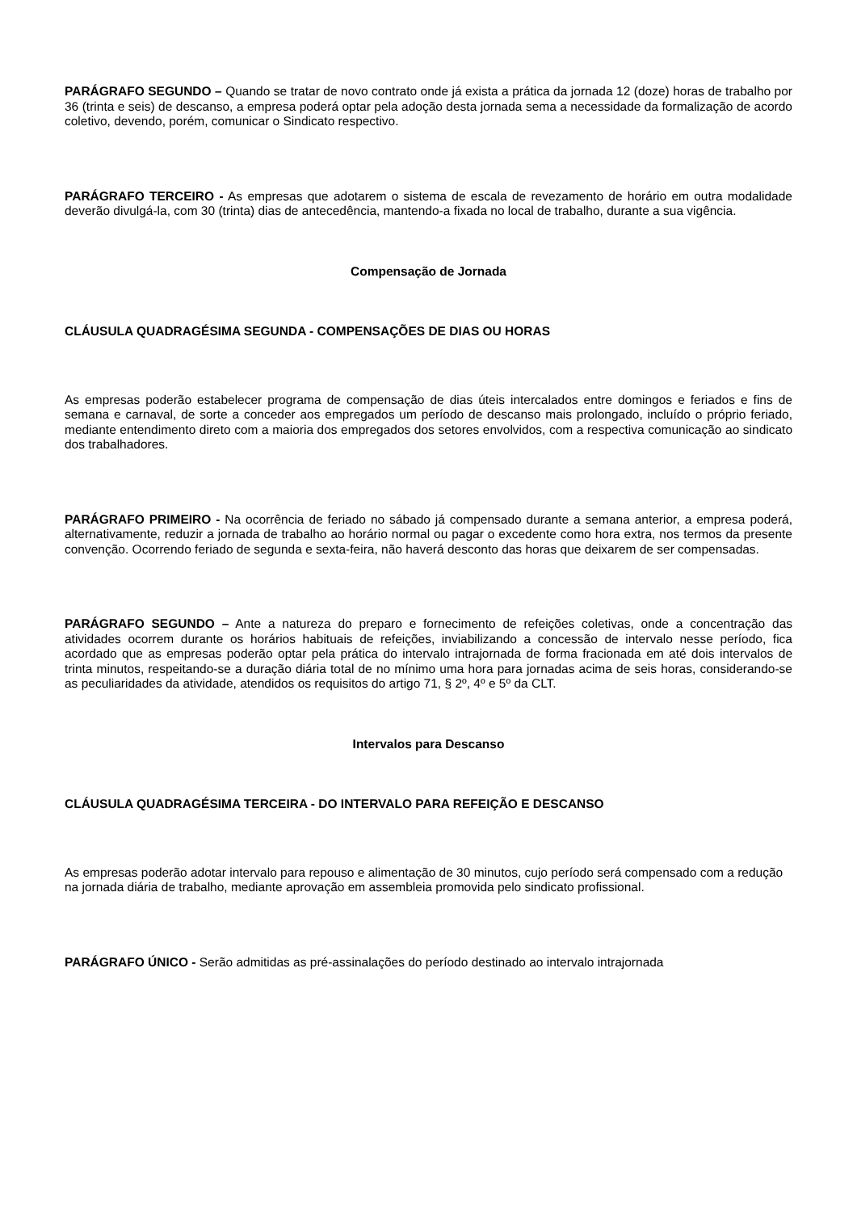PARÁGRAFO SEGUNDO – Quando se tratar de novo contrato onde já exista a prática da jornada 12 (doze) horas de trabalho por 36 (trinta e seis) de descanso, a empresa poderá optar pela adoção desta jornada sema a necessidade da formalização de acordo coletivo, devendo, porém, comunicar o Sindicato respectivo.
PARÁGRAFO TERCEIRO - As empresas que adotarem o sistema de escala de revezamento de horário em outra modalidade deverão divulgá-la, com 30 (trinta) dias de antecedência, mantendo-a fixada no local de trabalho, durante a sua vigência.
Compensação de Jornada
CLÁUSULA QUADRAGÉSIMA SEGUNDA - COMPENSAÇÕES DE DIAS OU HORAS
As empresas poderão estabelecer programa de compensação de dias úteis intercalados entre domingos e feriados e fins de semana e carnaval, de sorte a conceder aos empregados um período de descanso mais prolongado, incluído o próprio feriado, mediante entendimento direto com a maioria dos empregados dos setores envolvidos, com a respectiva comunicação ao sindicato dos trabalhadores.
PARÁGRAFO PRIMEIRO - Na ocorrência de feriado no sábado já compensado durante a semana anterior, a empresa poderá, alternativamente, reduzir a jornada de trabalho ao horário normal ou pagar o excedente como hora extra, nos termos da presente convenção. Ocorrendo feriado de segunda e sexta-feira, não haverá desconto das horas que deixarem de ser compensadas.
PARÁGRAFO SEGUNDO – Ante a natureza do preparo e fornecimento de refeições coletivas, onde a concentração das atividades ocorrem durante os horários habituais de refeições, inviabilizando a concessão de intervalo nesse período, fica acordado que as empresas poderão optar pela prática do intervalo intrajornada de forma fracionada em até dois intervalos de trinta minutos, respeitando-se a duração diária total de no mínimo uma hora para jornadas acima de seis horas, considerando-se as peculiaridades da atividade, atendidos os requisitos do artigo 71, § 2º, 4º e 5º da CLT.
Intervalos para Descanso
CLÁUSULA QUADRAGÉSIMA TERCEIRA - DO INTERVALO PARA REFEIÇÃO E DESCANSO
As empresas poderão adotar intervalo para repouso e alimentação de 30 minutos, cujo período será compensado com a redução na jornada diária de trabalho, mediante aprovação em assembleia promovida pelo sindicato profissional.
PARÁGRAFO ÚNICO - Serão admitidas as pré-assinalações do período destinado ao intervalo intrajornada